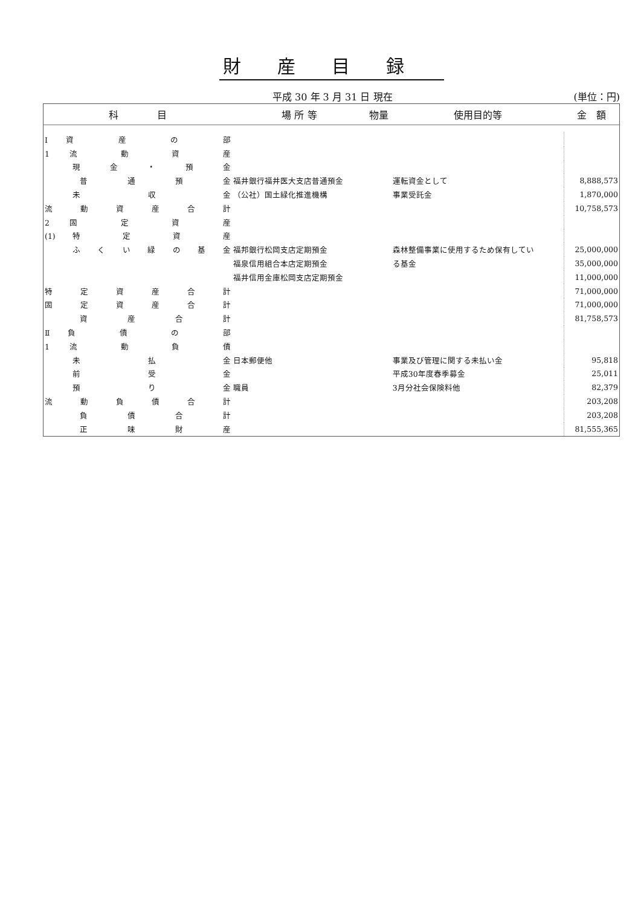財産目録
平成 30 年 3 月 31 日 現在 (単位：円)
| 科 目 | 場 所 等 | 物量 | 使用目的等 | 金 額 |
| --- | --- | --- | --- | --- |
| Ⅰ資 産 の 部 | | | | |
| 1 流 動 資 産 | | | | |
| 現 金 ・ 預 金 | | | | |
| 普 通 預 金 | 福井銀行福井医大支店普通預金 | | 運転資金として | 8,888,573 |
| 未 収 金 | （公社）国土緑化推進機構 | | 事業受託金 | 1,870,000 |
| 流 動 資 産 合 計 | | | | 10,758,573 |
| 2 固 定 資 産 | | | | |
| (1)特 定 資 産 | | | | |
| ふ く い 緑 の 基 金 | 福邦銀行松岡支店定期預金 | | 森林整備事業に使用するため保有してい | 25,000,000 |
| | 福泉信用組合本店定期預金 | | る基金 | 35,000,000 |
| | 福井信用金庫松岡支店定期預金 | | | 11,000,000 |
| 特 定 資 産 合 計 | | | | 71,000,000 |
| 固 定 資 産 合 計 | | | | 71,000,000 |
| 資 産 合 計 | | | | 81,758,573 |
| Ⅱ負 債 の 部 | | | | |
| 1 流 動 負 債 | | | | |
| 未 払 金 | 日本郵便他 | | 事業及び管理に関する未払い金 | 95,818 |
| 前 受 金 | | | 平成30年度春季募金 | 25,011 |
| 預 り 金 | 職員 | | 3月分社会保険料他 | 82,379 |
| 流 動 負 債 合 計 | | | | 203,208 |
| 負 債 合 計 | | | | 203,208 |
| 正 味 財 産 | | | | 81,555,365 |